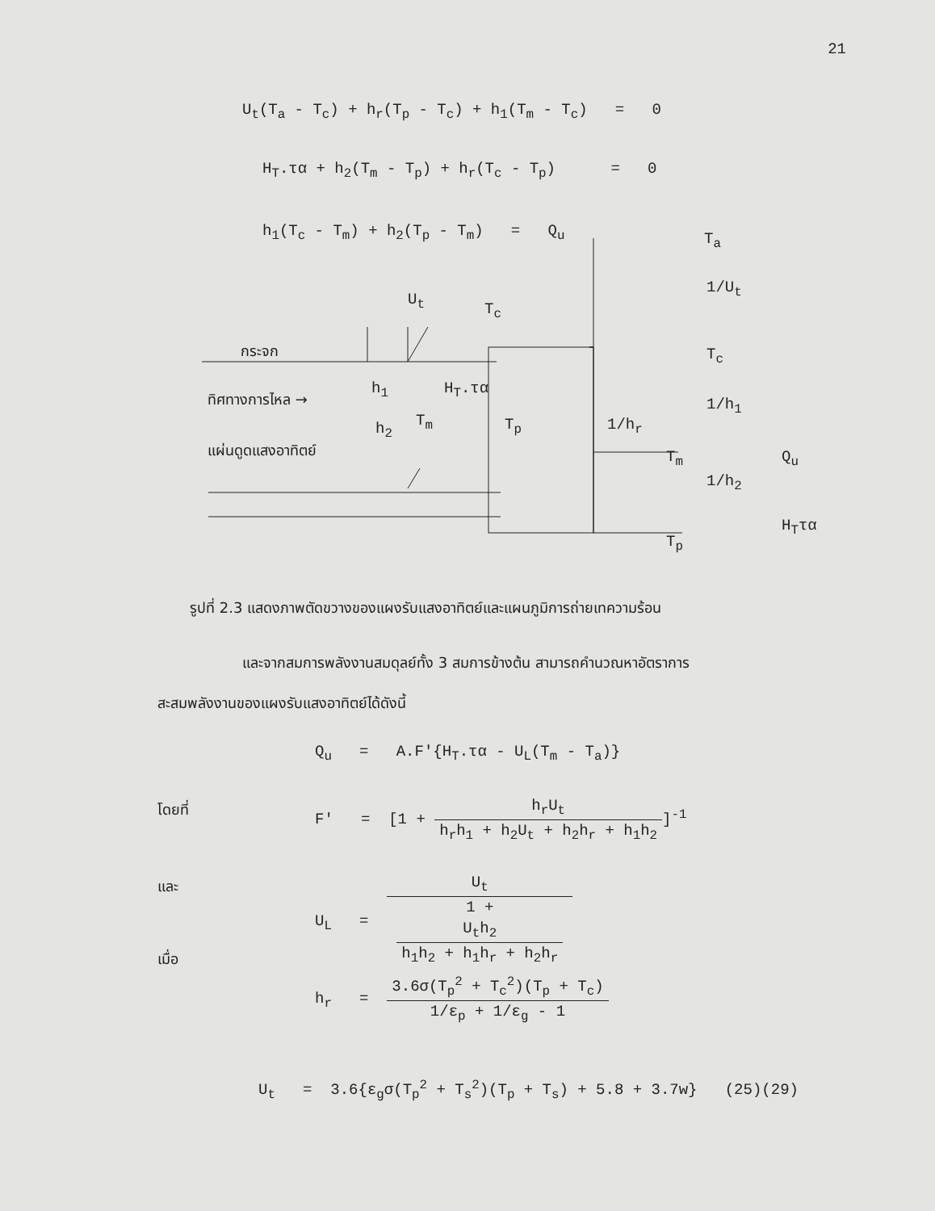21
U<sub>t</sub>(T<sub>a</sub> - T<sub>c</sub>) + h<sub>r</sub>(T<sub>p</sub> - T<sub>c</sub>) + h<sub>1</sub>(T<sub>m</sub> - T<sub>c</sub>) = 0
H<sub>T</sub>.τα + h<sub>2</sub>(T<sub>m</sub> - T<sub>p</sub>) + h<sub>r</sub>(T<sub>c</sub> - T<sub>p</sub>) = 0
h<sub>1</sub>(T<sub>c</sub> - T<sub>m</sub>) + h<sub>2</sub>(T<sub>p</sub> - T<sub>m</sub>) = Q<sub>u</sub>
U<sub>t</sub>
T<sub>c</sub>
กระจก
h<sub>1</sub> H<sub>T</sub>.τα
ทิศทางการไหล →
T<sub>m</sub>
h<sub>2</sub> T<sub>p</sub>
แผ่นดูดแสงอาทิตย์
T<sub>a</sub>
1/U<sub>t</sub>
T<sub>c</sub>
1/h<sub>1</sub>
1/h<sub>r</sub>
T<sub>m</sub> Q<sub>u</sub>
1/h<sub>2</sub>
H<sub>T</sub>τα
T<sub>p</sub>
รูปที่ 2.3 แสดงภาพตัดขวางของแผงรับแสงอาทิตย์และแผนภูมิการถ่ายเทความร้อน
และจากสมการพลังงานสมดุลย์ทั้ง 3 สมการข้างต้น สามารถคำนวณหาอัตราการ
สะสมพลังงานของแผงรับแสงอาทิตย์ได้ดังนี้
Q<sub>u</sub> = A.F'{H<sub>T</sub>.τα - U<sub>L</sub>(T<sub>m</sub> - T<sub>a</sub>)}
โดยที่ F' = [1 + h<sub>r</sub>U<sub>t</sub> h<sub>r</sub>h<sub>1</sub> + h<sub>2</sub>U<sub>t</sub> + h<sub>2</sub>h<sub>r</sub> + h<sub>1</sub>h<sub>2</sub>]<sup>-1</sup>
และ U<sub>L</sub> = U<sub>t</sub> 1 +
U<sub>t</sub>h<sub>2</sub>
h<sub>1</sub>h<sub>2</sub> + h<sub>1</sub>h<sub>r</sub> + h<sub>2</sub>h<sub>r</sub>
เมื่อ
h<sub>r</sub> = 3.6σ(T<sub>p</sub><sup>2</sup> + T<sub>c</sub><sup>2</sup>)(T<sub>p</sub> + T<sub>c</sub>) 1/ε<sub>p</sub> + 1/ε<sub>g</sub> - 1
U<sub>t</sub> = 3.6{ε<sub>g</sub>σ(T<sub>p</sub><sup>2</sup> + T<sub>s</sub><sup>2</sup>)(T<sub>p</sub> + T<sub>s</sub>) + 5.8 + 3.7w} (25)(29)